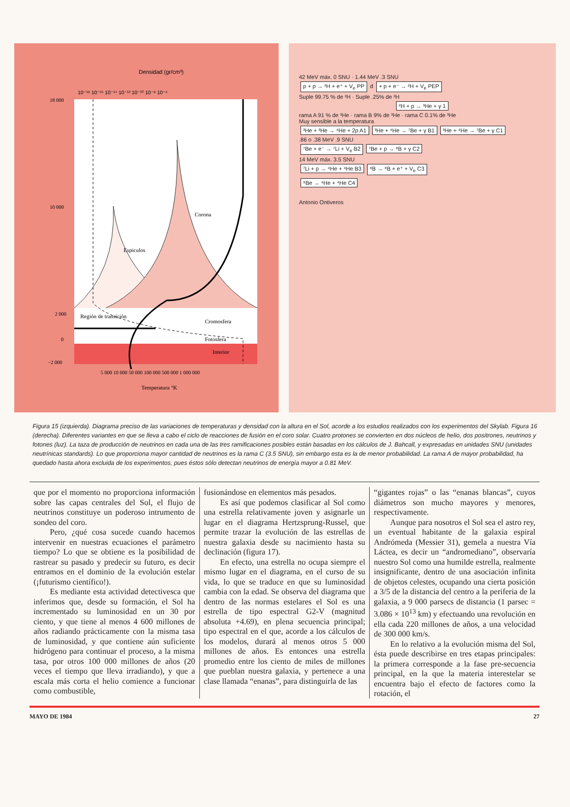Densidad (gr/cm³)
10⁻¹⁸ 10⁻¹⁶ 10⁻¹⁴ 10⁻¹² 10⁻¹⁰ 10⁻⁸ 10⁻⁶
18 000
10 000
2 000
0
−2 000
Espiculos
Corona
Región de transición
Cromosfera
Fotosfera
Interior
5 000 10 000 50 000 100 000 500 000 1 000 000
Temperatura °K
42 MeV máx. 0 SNU · 1.44 MeV .3 SNU
p + p → ²H + e⁺ + V<sub>e</sub> PP d + p + e⁻ → ²H + V<sub>e</sub> PEP
Suple 99.75 % de ²H · Suple .25% de ²H
²H + p → ³He + γ 1
rama A 91 % de ³He · rama B 9% de ³He · rama C 0.1% de ³He
Muy sensible a la temperatura
³He + ³He → ⁴He + 2p A1 ³He + ⁴He → ⁷Be + γ B1 ³He + ⁴He → ⁷Be + γ C1
.86 o .38 MeV .9 SNU
⁷Be + e⁻ → ⁷Li + V<sub>e</sub> B2 ⁷Be + p → ⁸B + γ C2
14 MeV máx. 3.5 SNU
⁷Li + p → ⁴He + ⁴He B3 ⁸B → ⁸B + e⁺ + V<sub>e</sub> C3
⁸Be → ⁴He + ⁴He C4
Antonio Ontiveros
Figura 15 (izquierda). Diagrama preciso de las variaciones de temperaturas y densidad con la altura en el Sol, acorde a los estudios realizados con los experimentos del Skylab. Figura 16 (derecha). Diferentes variantes en que se lleva a cabo el ciclo de reacciones de fusión en el coro solar. Cuatro protones se convierten en dos núcleos de helio, dos positrones, neutrinos y fotones (luz). La taza de producción de neutrinos en cada una de las tres ramificaciones posibles están basadas en los cálculos de J. Bahcall, y expresadas en unidades SNU (unidades neutrínicas standards). Lo que proporciona mayor cantidad de neutrinos es la rama C (3.5 SNU), sin embargo esta es la de menor probabilidad. La rama A de mayor probabilidad, ha quedado hasta ahora excluida de los experimentos, pues éstos sólo detectan neutrinos de energía mayor a 0.81 MeV.
que por el momento no proporciona información sobre las capas centrales del Sol, el flujo de neutrinos constituye un poderoso intrumento de sondeo del coro.
Pero, ¿qué cosa sucede cuando hacemos intervenir en nuestras ecuaciones el parámetro tiempo? Lo que se obtiene es la posibilidad de rastrear su pasado y predecir su futuro, es decir entramos en el dominio de la evolución estelar (¡futurismo científico!).
Es mediante esta actividad detectivesca que inferimos que, desde su formación, el Sol ha incrementado su luminosidad en un 30 por ciento, y que tiene al menos 4 600 millones de años radiando prácticamente con la misma tasa de luminosidad, y que contiene aún suficiente hidrógeno para continuar el proceso, a la misma tasa, por otros 100 000 millones de años (20 veces el tiempo que lleva irradiando), y que a escala más corta el helio comience a funcionar como combustible,
fusionándose en elementos más pesados.
Es así que podemos clasificar al Sol como una estrella relativamente joven y asignarle un lugar en el diagrama Hertzsprung-Russel, que permite trazar la evolución de las estrellas de nuestra galaxia desde su nacimiento hasta su declinación (figura 17).
En efecto, una estrella no ocupa siempre el mismo lugar en el diagrama, en el curso de su vida, lo que se traduce en que su luminosidad cambia con la edad. Se observa del diagrama que dentro de las normas estelares el Sol es una estrella de tipo espectral G2-V (magnitud absoluta +4.69), en plena secuencia principal; tipo espectral en el que, acorde a los cálculos de los modelos, durará al menos otros 5 000 millones de años. Es entonces una estrella promedio entre los ciento de miles de millones que pueblan nuestra galaxia, y pertenece a una clase llamada “enanas”, para distinguirla de las
“gigantes rojas” o las “enanas blancas”, cuyos diámetros son mucho mayores y menores, respectivamente.
Aunque para nosotros el Sol sea el astro rey, un eventual habitante de la galaxia espiral Andrómeda (Messier 31), gemela a nuestra Vía Láctea, es decir un “andromediano”, observaría nuestro Sol como una humilde estrella, realmente insignificante, dentro de una asociación infinita de objetos celestes, ocupando una cierta posición a 3/5 de la distancia del centro a la periferia de la galaxia, a 9 000 parsecs de distancia (1 parsec = 3.086 × 10<sup>13</sup> km) y efectuando una revolución en ella cada 220 millones de años, a una velocidad de 300 000 km/s.
En lo relativo a la evolución misma del Sol, ésta puede describirse en tres etapas principales: la primera corresponde a la fase pre-secuencia principal, en la que la materia interestelar se encuentra bajo el efecto de factores como la rotación, el
MAYO DE 1984 27